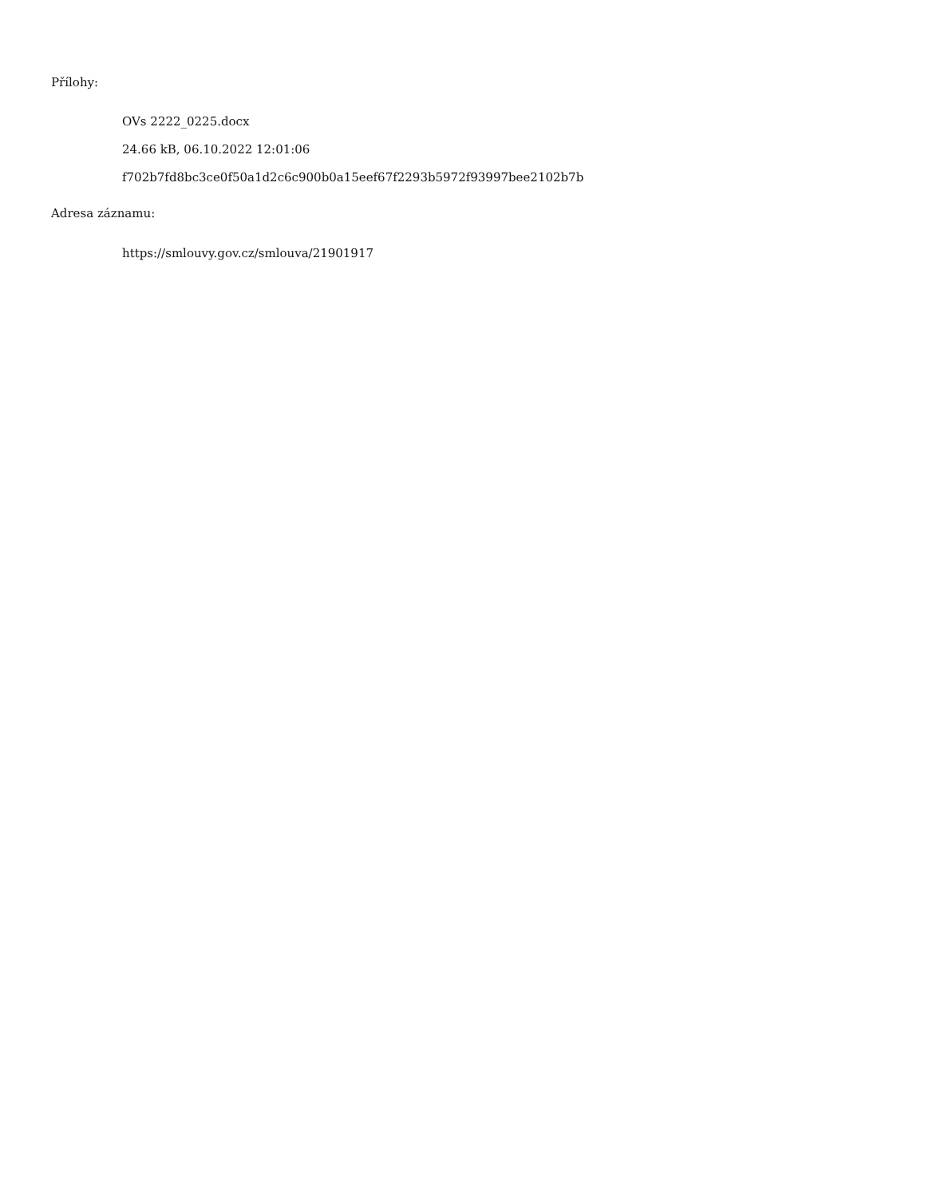Přílohy:
OVs 2222_0225.docx
24.66 kB, 06.10.2022 12:01:06
f702b7fd8bc3ce0f50a1d2c6c900b0a15eef67f2293b5972f93997bee2102b7b
Adresa záznamu:
https://smlouvy.gov.cz/smlouva/21901917